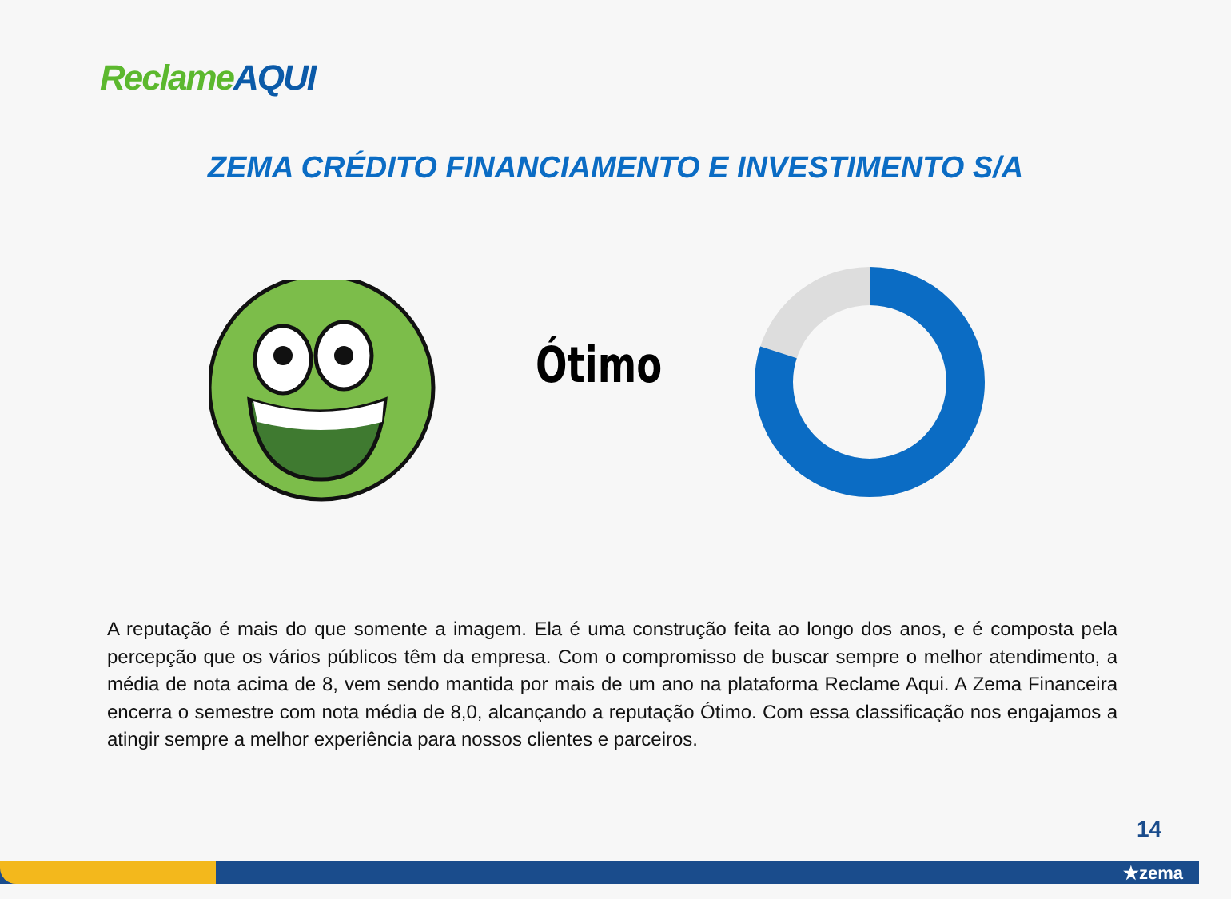ReclameAQUI
ZEMA CRÉDITO FINANCIAMENTO E INVESTIMENTO S/A
Ótimo
A reputação é mais do que somente a imagem. Ela é uma construção feita ao longo dos anos, e é composta pela percepção que os vários públicos têm da empresa. Com o compromisso de buscar sempre o melhor atendimento, a média de nota acima de 8, vem sendo mantida por mais de um ano na plataforma Reclame Aqui. A Zema Financeira encerra o semestre com nota média de 8,0, alcançando a reputação Ótimo. Com essa classificação nos engajamos a atingir sempre a melhor experiência para nossos clientes e parceiros.
14
★zema